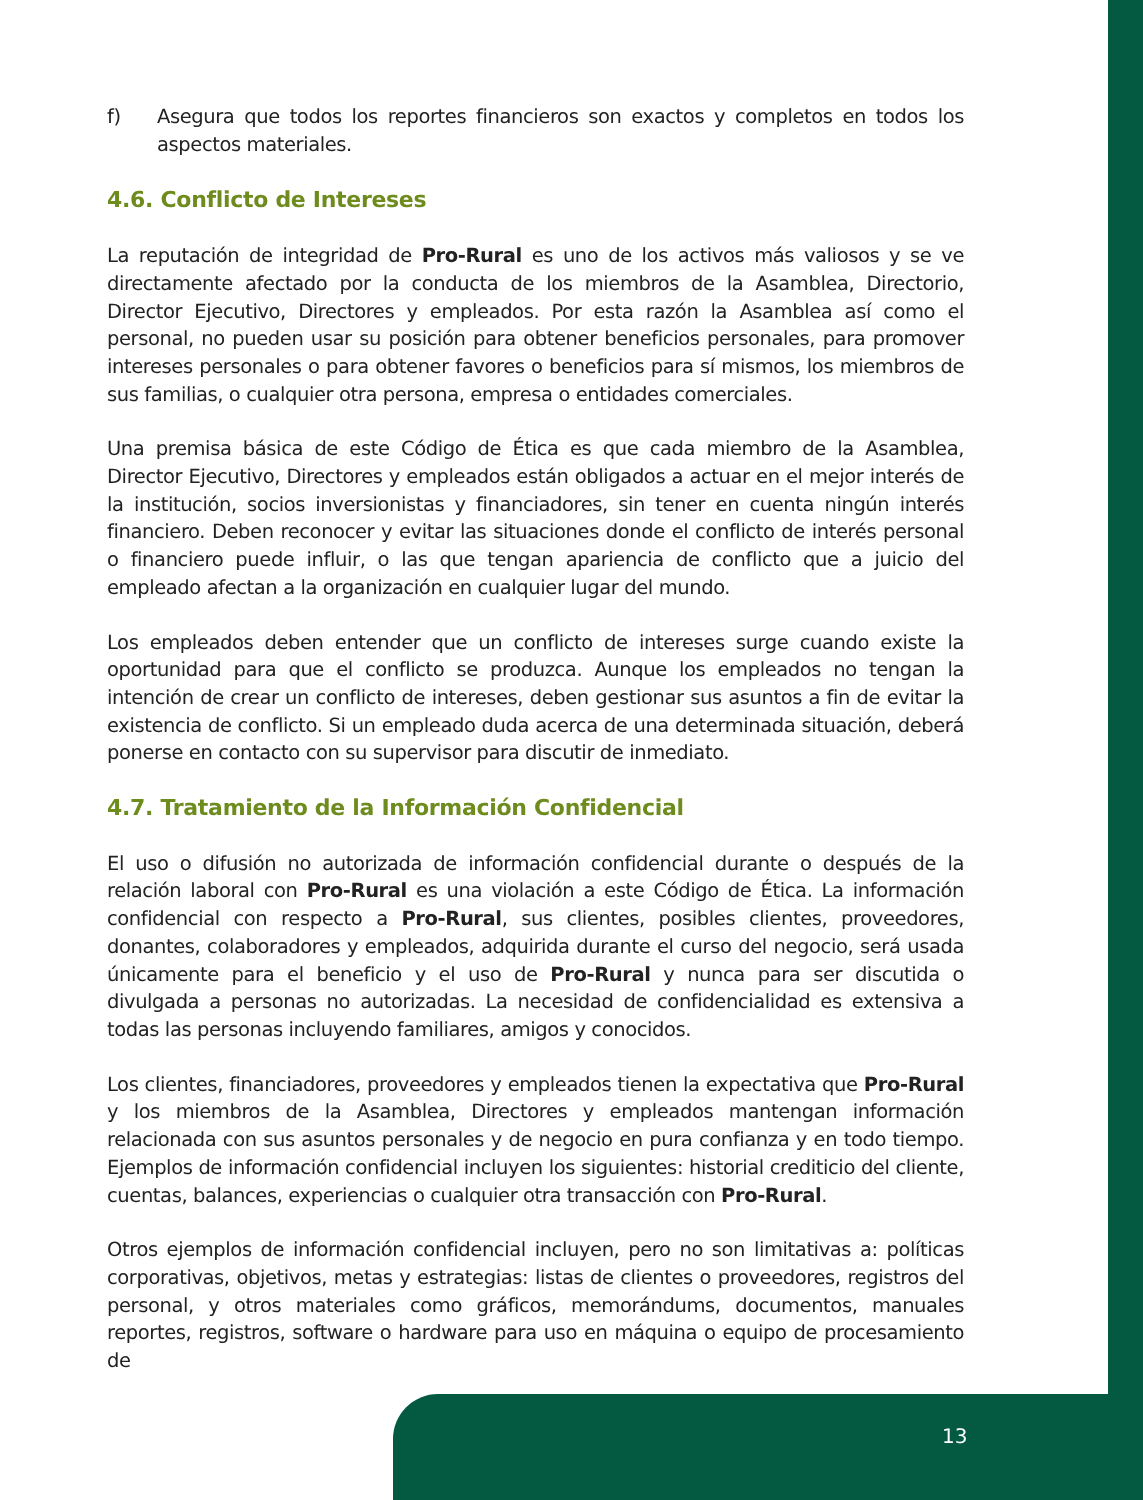f) Asegura que todos los reportes financieros son exactos y completos en todos los aspectos materiales.
4.6. Conflicto de Intereses
La reputación de integridad de Pro-Rural es uno de los activos más valiosos y se ve directamente afectado por la conducta de los miembros de la Asamblea, Directorio, Director Ejecutivo, Directores y empleados. Por esta razón la Asamblea así como el personal, no pueden usar su posición para obtener beneficios personales, para promover intereses personales o para obtener favores o beneficios para sí mismos, los miembros de sus familias, o cualquier otra persona, empresa o entidades comerciales.
Una premisa básica de este Código de Ética es que cada miembro de la Asamblea, Director Ejecutivo, Directores y empleados están obligados a actuar en el mejor interés de la institución, socios inversionistas y financiadores, sin tener en cuenta ningún interés financiero. Deben reconocer y evitar las situaciones donde el conflicto de interés personal o financiero puede influir, o las que tengan apariencia de conflicto que a juicio del empleado afectan a la organización en cualquier lugar del mundo.
Los empleados deben entender que un conflicto de intereses surge cuando existe la oportunidad para que el conflicto se produzca. Aunque los empleados no tengan la intención de crear un conflicto de intereses, deben gestionar sus asuntos a fin de evitar la existencia de conflicto. Si un empleado duda acerca de una determinada situación, deberá ponerse en contacto con su supervisor para discutir de inmediato.
4.7. Tratamiento de la Información Confidencial
El uso o difusión no autorizada de información confidencial durante o después de la relación laboral con Pro-Rural es una violación a este Código de Ética. La información confidencial con respecto a Pro-Rural, sus clientes, posibles clientes, proveedores, donantes, colaboradores y empleados, adquirida durante el curso del negocio, será usada únicamente para el beneficio y el uso de Pro-Rural y nunca para ser discutida o divulgada a personas no autorizadas. La necesidad de confidencialidad es extensiva a todas las personas incluyendo familiares, amigos y conocidos.
Los clientes, financiadores, proveedores y empleados tienen la expectativa que Pro-Rural y los miembros de la Asamblea, Directores y empleados mantengan información relacionada con sus asuntos personales y de negocio en pura confianza y en todo tiempo. Ejemplos de información confidencial incluyen los siguientes: historial crediticio del cliente, cuentas, balances, experiencias o cualquier otra transacción con Pro-Rural.
Otros ejemplos de información confidencial incluyen, pero no son limitativas a: políticas corporativas, objetivos, metas y estrategias: listas de clientes o proveedores, registros del personal, y otros materiales como gráficos, memorándums, documentos, manuales reportes, registros, software o hardware para uso en máquina o equipo de procesamiento de
13